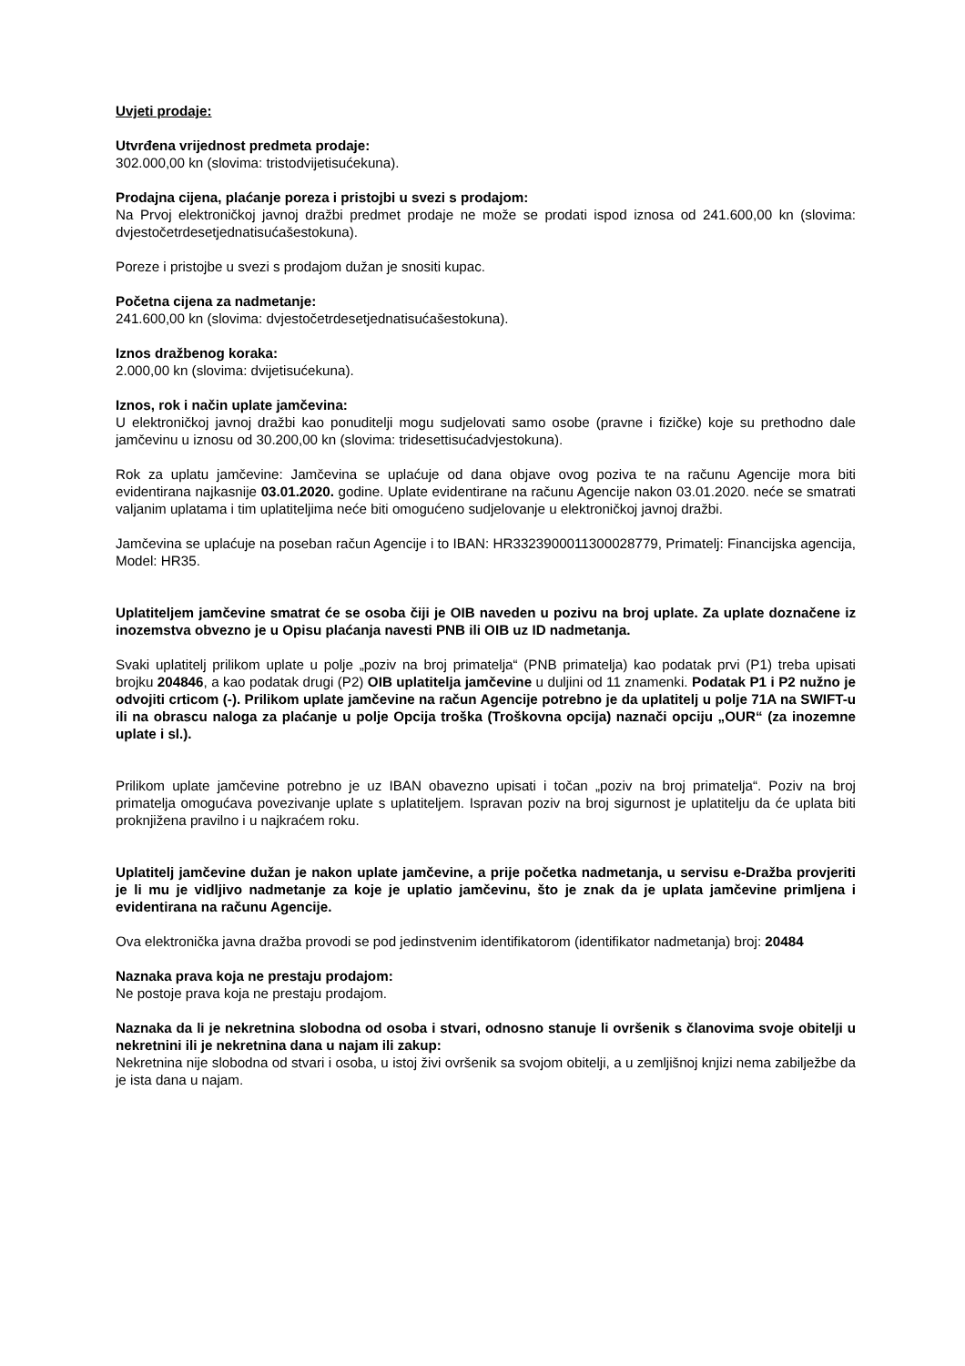Uvjeti prodaje:
Utvrđena vrijednost predmeta prodaje:
302.000,00 kn (slovima: tristodvijetisućekuna).
Prodajna cijena, plaćanje poreza i pristojbi u svezi s prodajom:
Na Prvoj elektroničkoj javnoj dražbi predmet prodaje ne može se prodati ispod iznosa od 241.600,00 kn (slovima: dvjestočetrdesetjednatisućašestokuna).
Poreze i pristojbe u svezi s prodajom dužan je snositi kupac.
Početna cijena za nadmetanje:
241.600,00 kn (slovima: dvjestočetrdesetjednatisućašestokuna).
Iznos dražbenog koraka:
2.000,00 kn (slovima: dvijetisućekuna).
Iznos, rok i način uplate jamčevina:
U elektroničkoj javnoj dražbi kao ponuditelji mogu sudjelovati samo osobe (pravne i fizičke) koje su prethodno dale jamčevinu u iznosu od 30.200,00 kn (slovima: tridesettisućadvjestokuna).
Rok za uplatu jamčevine: Jamčevina se uplaćuje od dana objave ovog poziva te na računu Agencije mora biti evidentirana najkasnije 03.01.2020. godine. Uplate evidentirane na računu Agencije nakon 03.01.2020. neće se smatrati valjanim uplatama i tim uplatiteljima neće biti omogućeno sudjelovanje u elektroničkoj javnoj dražbi.
Jamčevina se uplaćuje na poseban račun Agencije i to IBAN: HR3323900011300028779, Primatelj: Financijska agencija, Model: HR35.
Uplatiteljem jamčevine smatrat će se osoba čiji je OIB naveden u pozivu na broj uplate. Za uplate doznačene iz inozemstva obvezno je u Opisu plaćanja navesti PNB ili OIB uz ID nadmetanja.
Svaki uplatitelj prilikom uplate u polje „poziv na broj primatelja“ (PNB primatelja) kao podatak prvi (P1) treba upisati brojku 204846, a kao podatak drugi (P2) OIB uplatitelja jamčevine u duljini od 11 znamenki. Podatak P1 i P2 nužno je odvojiti crticom (-). Prilikom uplate jamčevine na račun Agencije potrebno je da uplatitelj u polje 71A na SWIFT-u ili na obrascu naloga za plaćanje u polje Opcija troška (Troškovna opcija) naznači opciju „OUR“ (za inozemne uplate i sl.).
Prilikom uplate jamčevine potrebno je uz IBAN obavezno upisati i točan „poziv na broj primatelja“. Poziv na broj primatelja omogućava povezivanje uplate s uplatiteljem. Ispravan poziv na broj sigurnost je uplatitelju da će uplata biti proknjižena pravilno i u najkraćem roku.
Uplatitelj jamčevine dužan je nakon uplate jamčevine, a prije početka nadmetanja, u servisu e-Dražba provjeriti je li mu je vidljivo nadmetanje za koje je uplatio jamčevinu, što je znak da je uplata jamčevine primljena i evidentirana na računu Agencije.
Ova elektronička javna dražba provodi se pod jedinstvenim identifikatorom (identifikator nadmetanja) broj: 20484
Naznaka prava koja ne prestaju prodajom:
Ne postoje prava koja ne prestaju prodajom.
Naznaka da li je nekretnina slobodna od osoba i stvari, odnosno stanuje li ovršenik s članovima svoje obitelji u nekretnini ili je nekretnina dana u najam ili zakup:
Nekretnina nije slobodna od stvari i osoba, u istoj živi ovršenik sa svojom obitelji, a u zemljišnoj knjizi nema zabilježbe da je ista dana u najam.